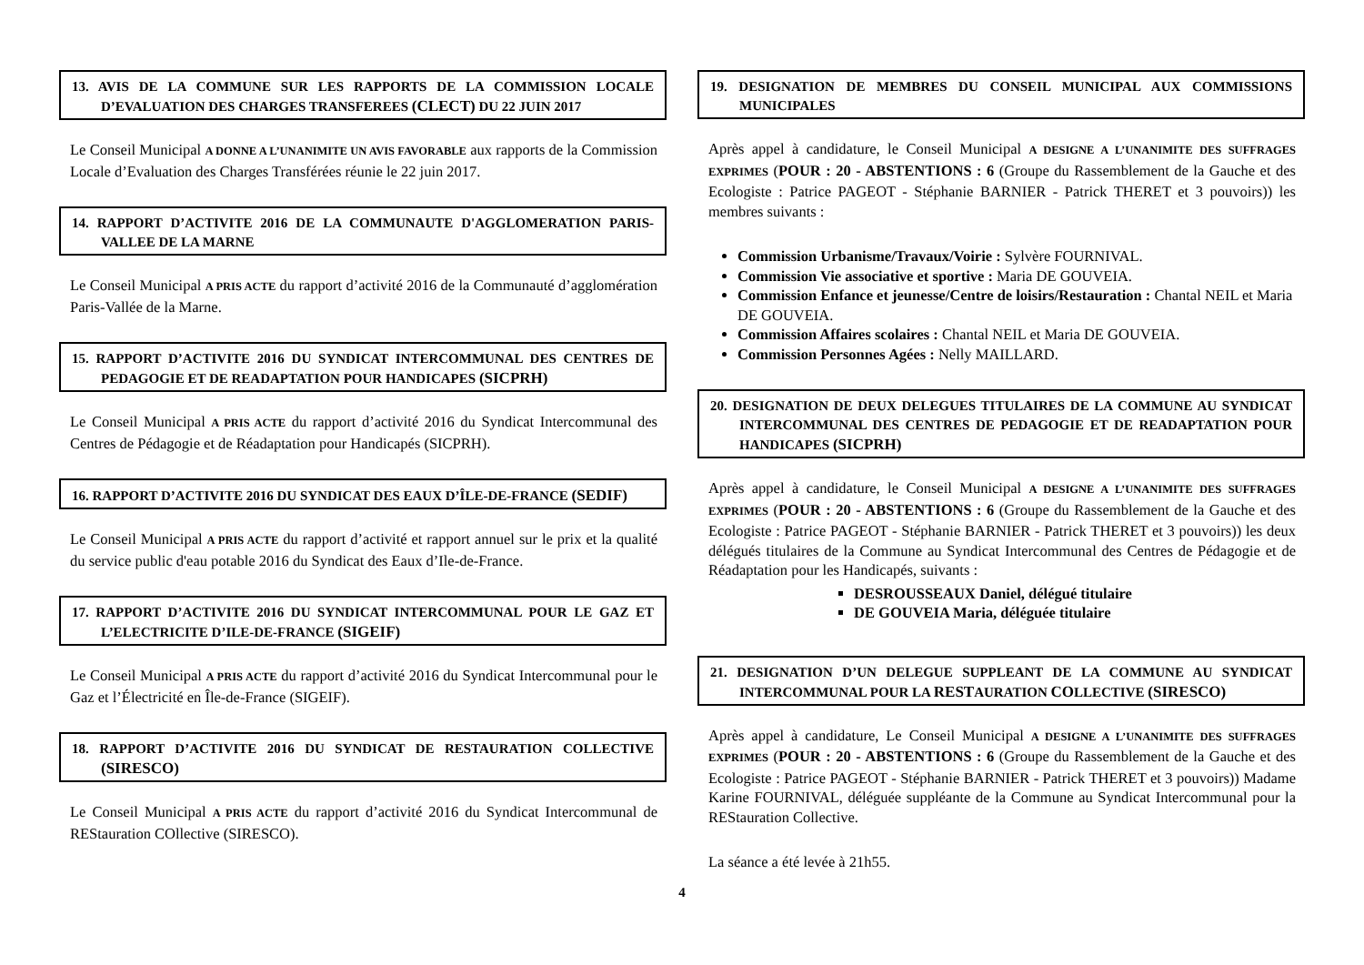13. AVIS DE LA COMMUNE SUR LES RAPPORTS DE LA COMMISSION LOCALE D’EVALUATION DES CHARGES TRANSFEREES (CLECT) DU 22 JUIN 2017
Le Conseil Municipal A DONNE A L’UNANIMITE UN AVIS FAVORABLE aux rapports de la Commission Locale d’Evaluation des Charges Transférées réunie le 22 juin 2017.
14. RAPPORT D’ACTIVITE 2016 DE LA COMMUNAUTE D'AGGLOMERATION PARIS-VALLEE DE LA MARNE
Le Conseil Municipal A PRIS ACTE du rapport d’activité 2016 de la Communauté d’agglomération Paris-Vallée de la Marne.
15. RAPPORT D’ACTIVITE 2016 DU SYNDICAT INTERCOMMUNAL DES CENTRES DE PEDAGOGIE ET DE READAPTATION POUR HANDICAPES (SICPRH)
Le Conseil Municipal A PRIS ACTE du rapport d’activité 2016 du Syndicat Intercommunal des Centres de Pédagogie et de Réadaptation pour Handicapés (SICPRH).
16. RAPPORT D’ACTIVITE 2016 DU SYNDICAT DES EAUX D’ÎLE-DE-FRANCE (SEDIF)
Le Conseil Municipal A PRIS ACTE du rapport d’activité et rapport annuel sur le prix et la qualité du service public d'eau potable 2016 du Syndicat des Eaux d’Ile-de-France.
17. RAPPORT D’ACTIVITE 2016 DU SYNDICAT INTERCOMMUNAL POUR LE GAZ ET L’ELECTRICITE D’ILE-DE-FRANCE (SIGEIF)
Le Conseil Municipal A PRIS ACTE du rapport d’activité 2016 du Syndicat Intercommunal pour le Gaz et l’Électricité en Île-de-France (SIGEIF).
18. RAPPORT D’ACTIVITE 2016 DU SYNDICAT DE RESTAURATION COLLECTIVE (SIRESCO)
Le Conseil Municipal A PRIS ACTE du rapport d’activité 2016 du Syndicat Intercommunal de REStauration COllective (SIRESCO).
19. DESIGNATION DE MEMBRES DU CONSEIL MUNICIPAL AUX COMMISSIONS MUNICIPALES
Après appel à candidature, le Conseil Municipal A DESIGNE A L’UNANIMITE DES SUFFRAGES EXPRIMES (POUR : 20 - ABSTENTIONS : 6 (Groupe du Rassemblement de la Gauche et des Ecologiste : Patrice PAGEOT - Stéphanie BARNIER - Patrick THERET et 3 pouvoirs)) les membres suivants :
Commission Urbanisme/Travaux/Voirie : Sylvère FOURNIVAL.
Commission Vie associative et sportive : Maria DE GOUVEIA.
Commission Enfance et jeunesse/Centre de loisirs/Restauration : Chantal NEIL et Maria DE GOUVEIA.
Commission Affaires scolaires : Chantal NEIL et Maria DE GOUVEIA.
Commission Personnes Agées : Nelly MAILLARD.
20. DESIGNATION DE DEUX DELEGUES TITULAIRES DE LA COMMUNE AU SYNDICAT INTERCOMMUNAL DES CENTRES DE PEDAGOGIE ET DE READAPTATION POUR HANDICAPES (SICPRH)
Après appel à candidature, le Conseil Municipal A DESIGNE A L’UNANIMITE DES SUFFRAGES EXPRIMES (POUR : 20 - ABSTENTIONS : 6 (Groupe du Rassemblement de la Gauche et des Ecologiste : Patrice PAGEOT - Stéphanie BARNIER - Patrick THERET et 3 pouvoirs)) les deux délégués titulaires de la Commune au Syndicat Intercommunal des Centres de Pédagogie et de Réadaptation pour les Handicapés, suivants :
DESROUSSEAUX Daniel, délégué titulaire
DE GOUVEIA Maria, déléguée titulaire
21. DESIGNATION D’UN DELEGUE SUPPLEANT DE LA COMMUNE AU SYNDICAT INTERCOMMUNAL POUR LA RESTAURATION COLLECTIVE (SIRESCO)
Après appel à candidature, Le Conseil Municipal A DESIGNE A L’UNANIMITE DES SUFFRAGES EXPRIMES (POUR : 20 - ABSTENTIONS : 6 (Groupe du Rassemblement de la Gauche et des Ecologiste : Patrice PAGEOT - Stéphanie BARNIER - Patrick THERET et 3 pouvoirs)) Madame Karine FOURNIVAL, déléguée suppléante de la Commune au Syndicat Intercommunal pour la REStauration Collective.
La séance a été levée à 21h55.
4